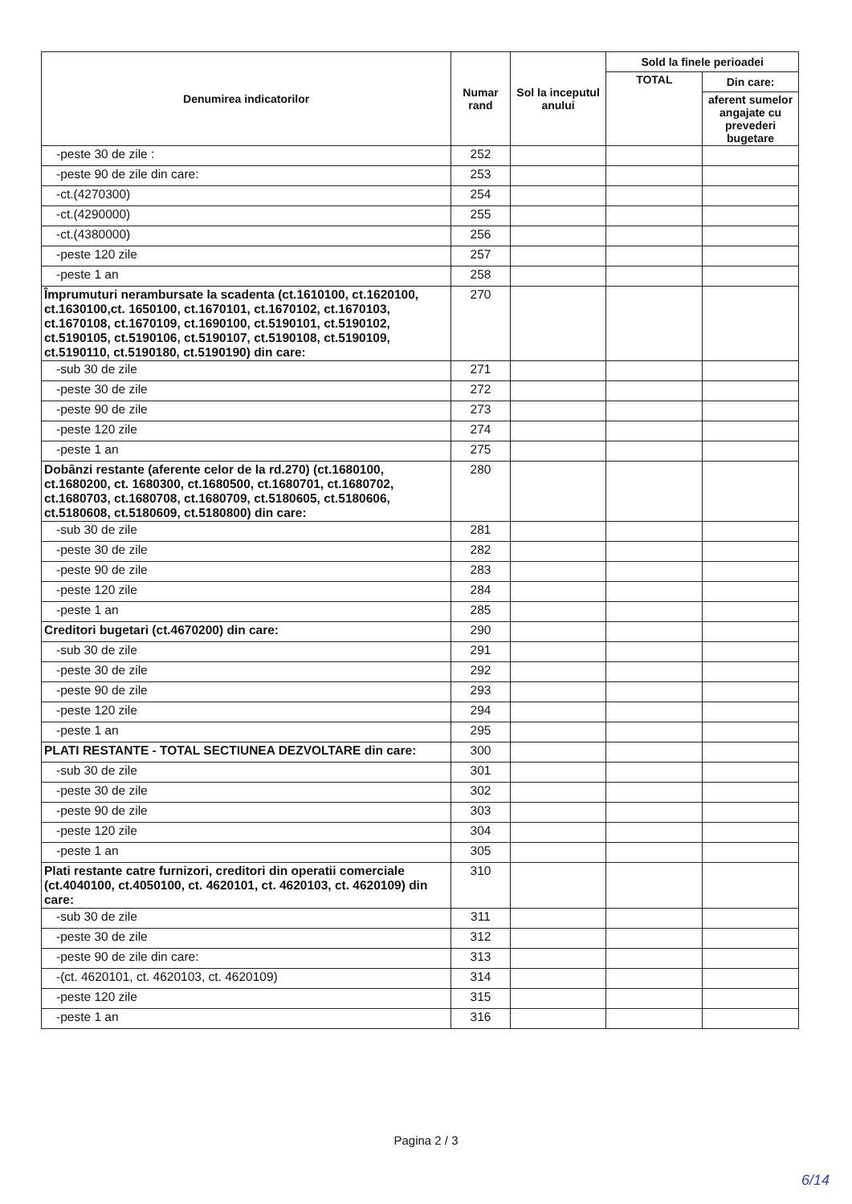| Denumirea indicatorilor | Numar rand | Sol la inceputul anului | Sold la finele perioadei | |
| --- | --- | --- | --- | --- |
| | | | TOTAL | Din care: |
| | | | | aferent sumelor angajate cu prevederi bugetare |
| -peste 30 de zile : | 252 | | | |
| -peste 90 de zile din care: | 253 | | | |
| -ct.(4270300) | 254 | | | |
| -ct.(4290000) | 255 | | | |
| -ct.(4380000) | 256 | | | |
| -peste 120 zile | 257 | | | |
| -peste 1 an | 258 | | | |
| Împrumuturi nerambursate la scadenta (ct.1610100, ct.1620100, ct.1630100,ct. 1650100, ct.1670101, ct.1670102, ct.1670103, ct.1670108, ct.1670109, ct.1690100, ct.5190101, ct.5190102, ct.5190105, ct.5190106, ct.5190107, ct.5190108, ct.5190109, ct.5190110, ct.5190180, ct.5190190) din care: | 270 | | | |
| -sub 30 de zile | 271 | | | |
| -peste 30 de zile | 272 | | | |
| -peste 90 de zile | 273 | | | |
| -peste 120 zile | 274 | | | |
| -peste 1 an | 275 | | | |
| Dobânzi restante (aferente celor de la rd.270) (ct.1680100, ct.1680200, ct. 1680300, ct.1680500, ct.1680701, ct.1680702, ct.1680703, ct.1680708, ct.1680709, ct.5180605, ct.5180606, ct.5180608, ct.5180609, ct.5180800) din care: | 280 | | | |
| -sub 30 de zile | 281 | | | |
| -peste 30 de zile | 282 | | | |
| -peste 90 de zile | 283 | | | |
| -peste 120 zile | 284 | | | |
| -peste 1 an | 285 | | | |
| Creditori bugetari (ct.4670200) din care: | 290 | | | |
| -sub 30 de zile | 291 | | | |
| -peste 30 de zile | 292 | | | |
| -peste 90 de zile | 293 | | | |
| -peste 120 zile | 294 | | | |
| -peste 1 an | 295 | | | |
| PLATI RESTANTE - TOTAL SECTIUNEA DEZVOLTARE din care: | 300 | | | |
| -sub 30 de zile | 301 | | | |
| -peste 30 de zile | 302 | | | |
| -peste 90 de zile | 303 | | | |
| -peste 120 zile | 304 | | | |
| -peste 1 an | 305 | | | |
| Plati restante catre furnizori, creditori din operatii comerciale (ct.4040100, ct.4050100, ct. 4620101, ct. 4620103, ct. 4620109) din care: | 310 | | | |
| -sub 30 de zile | 311 | | | |
| -peste 30 de zile | 312 | | | |
| -peste 90 de zile din care: | 313 | | | |
| -(ct. 4620101, ct. 4620103, ct. 4620109) | 314 | | | |
| -peste 120 zile | 315 | | | |
| -peste 1 an | 316 | | | |
Pagina 2 / 3
6/14